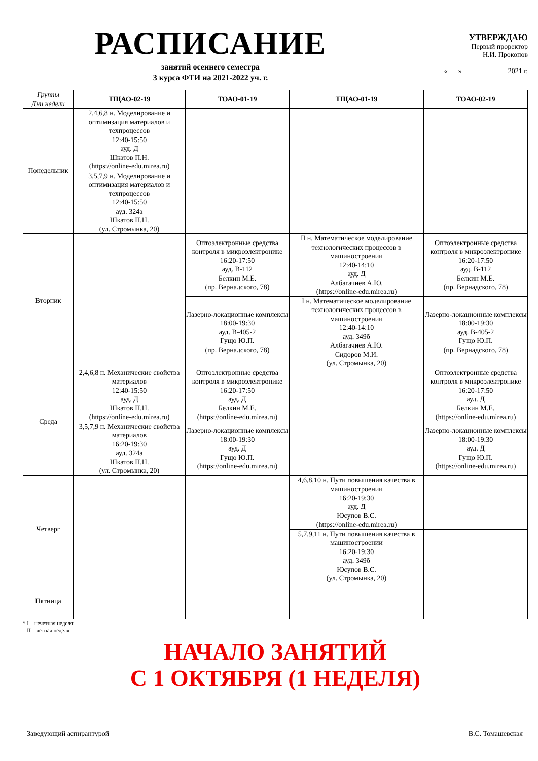РАСПИСАНИЕ
занятий осеннего семестра
3 курса ФТИ на 2021-2022 уч. г.
УТВЕРЖДАЮ
Первый проректор
Н.И. Прокопов
«___» ____________ 2021 г.
| Группы Дни недели | ТЩАО-02-19 | ТОАО-01-19 | ТЩАО-01-19 | ТОАО-02-19 |
| --- | --- | --- | --- | --- |
| Понедельник | 2,4,6,8 н. Моделирование и оптимизация материалов и техпроцессов 12:40-15:50 ауд. Д Шкатов П.Н. (https://online-edu.mirea.ru) | | | |
| | 3,5,7,9 н. Моделирование и оптимизация материалов и техпроцессов 12:40-15:50 ауд. 324а Шкатов П.Н. (ул. Стромынка, 20) | | | |
| Вторник | | Оптоэлектронные средства контроля в микроэлектронике 16:20-17:50 ауд. В-112 Белкин М.Е. (пр. Вернадского, 78) | II н. Математическое моделирование технологических процессов в машиностроении 12:40-14:10 ауд. Д Албагачиев А.Ю. (https://online-edu.mirea.ru) | Оптоэлектронные средства контроля в микроэлектронике 16:20-17:50 ауд. В-112 Белкин М.Е. (пр. Вернадского, 78) |
| | | Лазерно-локационные комплексы 18:00-19:30 ауд. В-405-2 Гущо Ю.П. (пр. Вернадского, 78) | I н. Математическое моделирование технологических процессов в машиностроении 12:40-14:10 ауд. 349б Албагачиев А.Ю. Сидоров М.И. (ул. Стромынка, 20) | Лазерно-локационные комплексы 18:00-19:30 ауд. В-405-2 Гущо Ю.П. (пр. Вернадского, 78) |
| Среда | 2,4,6,8 н. Механические свойства материалов 12:40-15:50 ауд. Д Шкатов П.Н. (https://online-edu.mirea.ru) | Оптоэлектронные средства контроля в микроэлектронике 16:20-17:50 ауд. Д Белкин М.Е. (https://online-edu.mirea.ru) | | Оптоэлектронные средства контроля в микроэлектронике 16:20-17:50 ауд. Д Белкин М.Е. (https://online-edu.mirea.ru) |
| | 3,5,7,9 н. Механические свойства материалов 16:20-19:30 ауд. 324а Шкатов П.Н. (ул. Стромынка, 20) | Лазерно-локационные комплексы 18:00-19:30 ауд. Д Гущо Ю.П. (https://online-edu.mirea.ru) | | Лазерно-локационные комплексы 18:00-19:30 ауд. Д Гущо Ю.П. (https://online-edu.mirea.ru) |
| Четверг | | | 4,6,8,10 н. Пути повышения качества в машиностроении 16:20-19:30 ауд. Д Юсупов В.С. (https://online-edu.mirea.ru) | |
| | | | 5,7,9,11 н. Пути повышения качества в машиностроении 16:20-19:30 ауд. 349б Юсупов В.С. (ул. Стромынка, 20) | |
| Пятница | | | | |
* I – нечетная неделя;
II – четная неделя.
НАЧАЛО ЗАНЯТИЙ
С 1 ОКТЯБРЯ (1 НЕДЕЛЯ)
Заведующий аспирантурой В.С. Томашевская